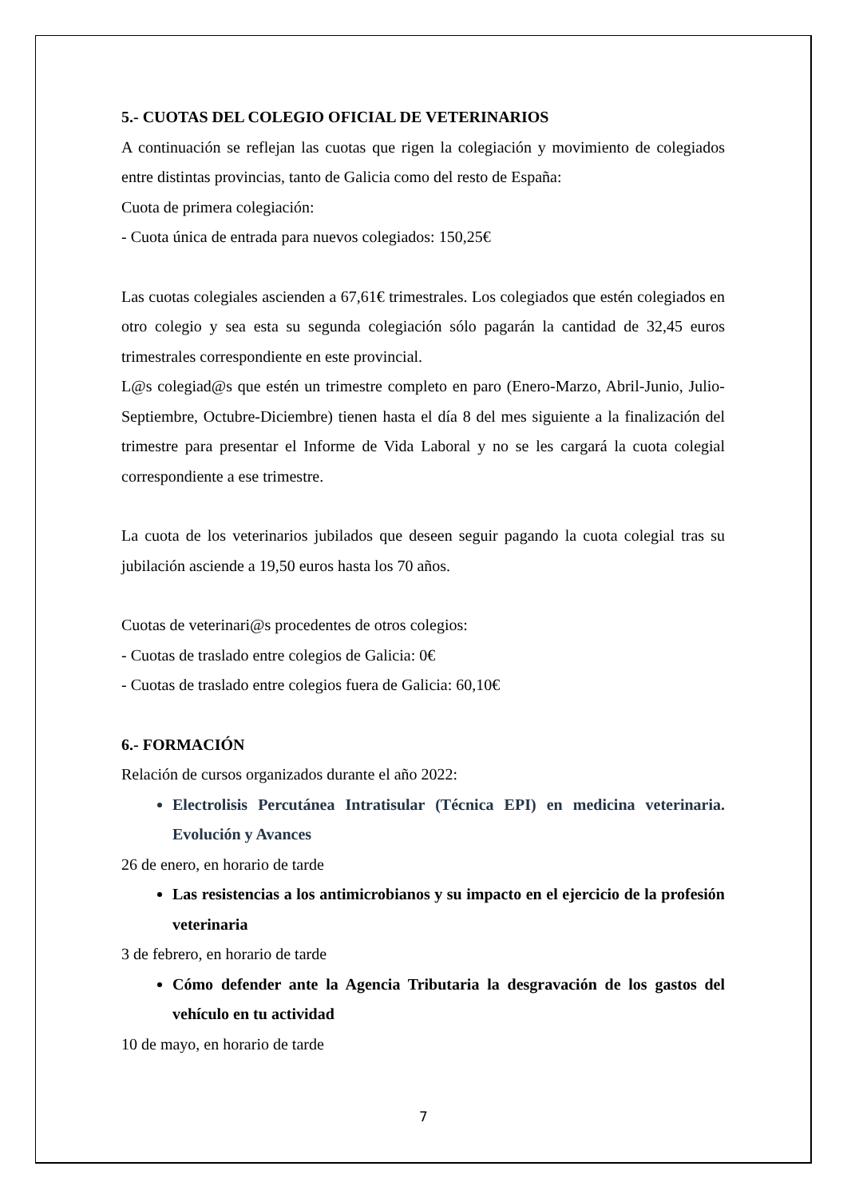5.- CUOTAS DEL COLEGIO OFICIAL DE VETERINARIOS
A continuación se reflejan las cuotas que rigen la colegiación y movimiento de colegiados entre distintas provincias, tanto de Galicia como del resto de España:
Cuota de primera colegiación:
- Cuota única de entrada para nuevos colegiados: 150,25€
Las cuotas colegiales ascienden a 67,61€ trimestrales. Los colegiados que estén colegiados en otro colegio y sea esta su segunda colegiación sólo pagarán la cantidad de 32,45 euros trimestrales correspondiente en este provincial.
L@s colegiad@s que estén un trimestre completo en paro (Enero-Marzo, Abril-Junio, Julio-Septiembre, Octubre-Diciembre) tienen hasta el día 8 del mes siguiente a la finalización del trimestre para presentar el Informe de Vida Laboral y no se les cargará la cuota colegial correspondiente a ese trimestre.
La cuota de los veterinarios jubilados que deseen seguir pagando la cuota colegial tras su jubilación asciende a 19,50 euros hasta los 70 años.
Cuotas de veterinari@s procedentes de otros colegios:
- Cuotas de traslado entre colegios de Galicia: 0€
- Cuotas de traslado entre colegios fuera de Galicia: 60,10€
6.- FORMACIÓN
Relación de cursos organizados durante el año 2022:
Electrolisis Percutánea Intratisular (Técnica EPI) en medicina veterinaria. Evolución y Avances
26 de enero, en horario de tarde
Las resistencias a los antimicrobianos y su impacto en el ejercicio de la profesión veterinaria
3 de febrero, en horario de tarde
Cómo defender ante la Agencia Tributaria la desgravación de los gastos del vehículo en tu actividad
10 de mayo, en horario de tarde
7